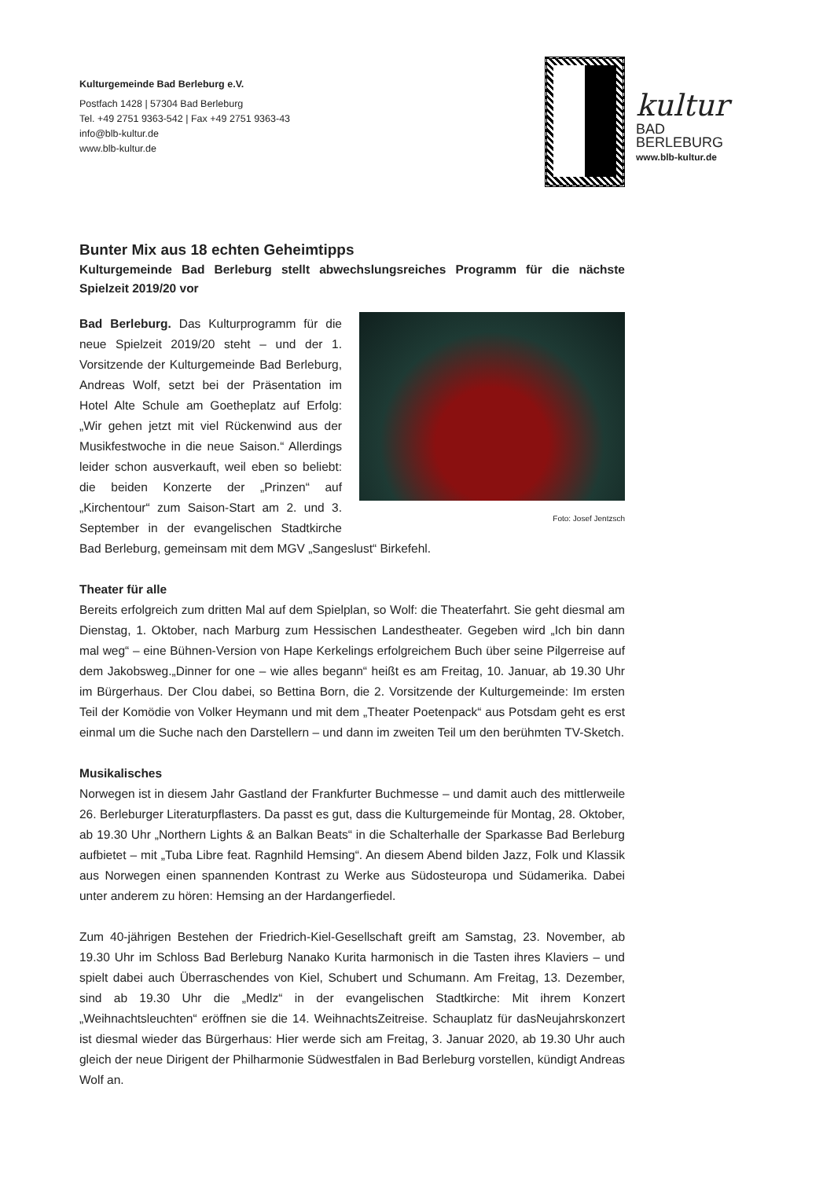Kulturgemeinde Bad Berleburg e.V.
Postfach 1428 | 57304 Bad Berleburg
Tel. +49 2751 9363-542 | Fax +49 2751 9363-43
info@blb-kultur.de
www.blb-kultur.de
kultur
BAD
BERLEBURG
www.blb-kultur.de
Bunter Mix aus 18 echten Geheimtipps
Kulturgemeinde Bad Berleburg stellt abwechslungsreiches Programm für die nächste Spielzeit 2019/20 vor
Foto: Josef Jentzsch
Bad Berleburg. Das Kulturprogramm für die neue Spielzeit 2019/20 steht – und der 1. Vorsitzende der Kulturgemeinde Bad Berleburg, Andreas Wolf, setzt bei der Präsentation im Hotel Alte Schule am Goetheplatz auf Erfolg: „Wir gehen jetzt mit viel Rückenwind aus der Musikfestwoche in die neue Saison.“ Allerdings leider schon ausverkauft, weil eben so beliebt: die beiden Konzerte der „Prinzen“ auf „Kirchentour“ zum Saison-Start am 2. und 3. September in der evangelischen Stadtkirche Bad Berleburg, gemeinsam mit dem MGV „Sangeslust“ Birkefehl.
Theater für alle
Bereits erfolgreich zum dritten Mal auf dem Spielplan, so Wolf: die Theaterfahrt. Sie geht diesmal am Dienstag, 1. Oktober, nach Marburg zum Hessischen Landestheater. Gegeben wird „Ich bin dann mal weg“ – eine Bühnen-Version von Hape Kerkelings erfolgreichem Buch über seine Pilgerreise auf dem Jakobsweg.„Dinner for one – wie alles begann“ heißt es am Freitag, 10. Januar, ab 19.30 Uhr im Bürgerhaus. Der Clou dabei, so Bettina Born, die 2. Vorsitzende der Kulturgemeinde: Im ersten Teil der Komödie von Volker Heymann und mit dem „Theater Poetenpack“ aus Potsdam geht es erst einmal um die Suche nach den Darstellern – und dann im zweiten Teil um den berühmten TV-Sketch.
Musikalisches
Norwegen ist in diesem Jahr Gastland der Frankfurter Buchmesse – und damit auch des mittlerweile 26. Berleburger Literaturpflasters. Da passt es gut, dass die Kulturgemeinde für Montag, 28. Oktober, ab 19.30 Uhr „Northern Lights & an Balkan Beats“ in die Schalterhalle der Sparkasse Bad Berleburg aufbietet – mit „Tuba Libre feat. Ragnhild Hemsing“. An diesem Abend bilden Jazz, Folk und Klassik aus Norwegen einen spannenden Kontrast zu Werke aus Südosteuropa und Südamerika. Dabei unter anderem zu hören: Hemsing an der Hardangerfiedel.
Zum 40-jährigen Bestehen der Friedrich-Kiel-Gesellschaft greift am Samstag, 23. November, ab 19.30 Uhr im Schloss Bad Berleburg Nanako Kurita harmonisch in die Tasten ihres Klaviers – und spielt dabei auch Überraschendes von Kiel, Schubert und Schumann. Am Freitag, 13. Dezember, sind ab 19.30 Uhr die „Medlz“ in der evangelischen Stadtkirche: Mit ihrem Konzert „Weihnachtsleuchten“ eröffnen sie die 14. WeihnachtsZeitreise. Schauplatz für dasNeujahrskonzert ist diesmal wieder das Bürgerhaus: Hier werde sich am Freitag, 3. Januar 2020, ab 19.30 Uhr auch gleich der neue Dirigent der Philharmonie Südwestfalen in Bad Berleburg vorstellen, kündigt Andreas Wolf an.